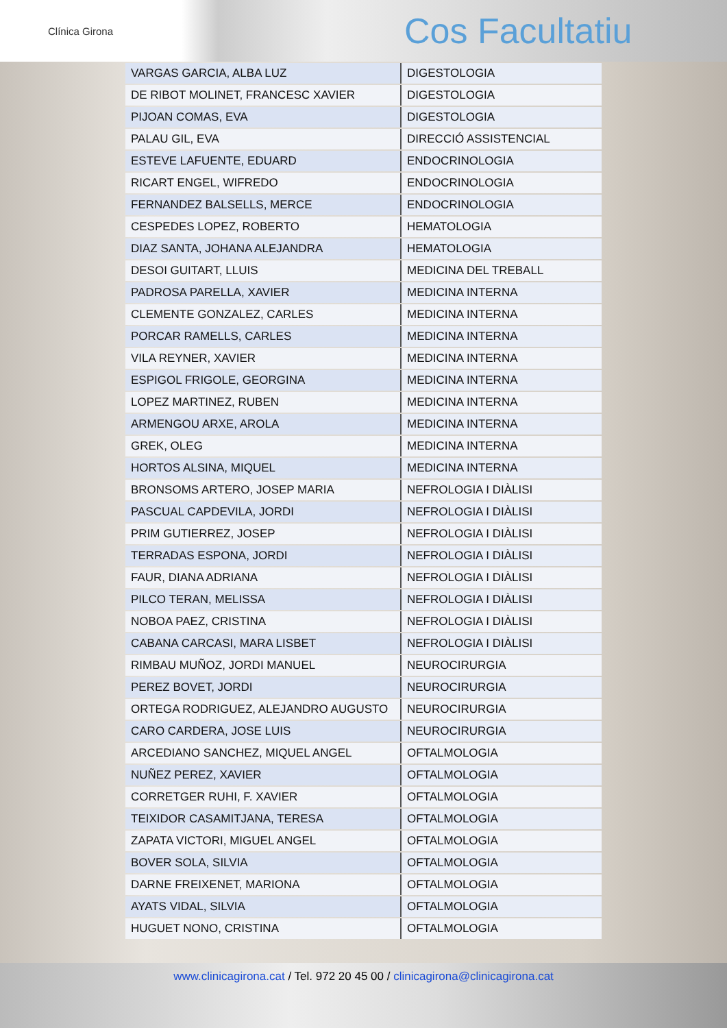Clínica Girona
Cos Facultatiu
| VARGAS GARCIA, ALBA LUZ | DIGESTOLOGIA |
| DE RIBOT MOLINET, FRANCESC XAVIER | DIGESTOLOGIA |
| PIJOAN COMAS, EVA | DIGESTOLOGIA |
| PALAU GIL, EVA | DIRECCIÓ ASSISTENCIAL |
| ESTEVE LAFUENTE, EDUARD | ENDOCRINOLOGIA |
| RICART ENGEL, WIFREDO | ENDOCRINOLOGIA |
| FERNANDEZ BALSELLS, MERCE | ENDOCRINOLOGIA |
| CESPEDES LOPEZ, ROBERTO | HEMATOLOGIA |
| DIAZ SANTA, JOHANA ALEJANDRA | HEMATOLOGIA |
| DESOI GUITART, LLUIS | MEDICINA DEL TREBALL |
| PADROSA PARELLA, XAVIER | MEDICINA INTERNA |
| CLEMENTE GONZALEZ, CARLES | MEDICINA INTERNA |
| PORCAR RAMELLS, CARLES | MEDICINA INTERNA |
| VILA REYNER, XAVIER | MEDICINA INTERNA |
| ESPIGOL FRIGOLE, GEORGINA | MEDICINA INTERNA |
| LOPEZ MARTINEZ, RUBEN | MEDICINA INTERNA |
| ARMENGOU ARXE, AROLA | MEDICINA INTERNA |
| GREK, OLEG | MEDICINA INTERNA |
| HORTOS ALSINA, MIQUEL | MEDICINA INTERNA |
| BRONSOMS ARTERO, JOSEP MARIA | NEFROLOGIA I DIÀLISI |
| PASCUAL CAPDEVILA, JORDI | NEFROLOGIA I DIÀLISI |
| PRIM GUTIERREZ, JOSEP | NEFROLOGIA I DIÀLISI |
| TERRADAS ESPONA, JORDI | NEFROLOGIA I DIÀLISI |
| FAUR, DIANA ADRIANA | NEFROLOGIA I DIÀLISI |
| PILCO TERAN, MELISSA | NEFROLOGIA I DIÀLISI |
| NOBOA PAEZ, CRISTINA | NEFROLOGIA I DIÀLISI |
| CABANA CARCASI, MARA LISBET | NEFROLOGIA I DIÀLISI |
| RIMBAU MUÑOZ, JORDI MANUEL | NEUROCIRURGIA |
| PEREZ BOVET, JORDI | NEUROCIRURGIA |
| ORTEGA RODRIGUEZ, ALEJANDRO AUGUSTO | NEUROCIRURGIA |
| CARO CARDERA, JOSE LUIS | NEUROCIRURGIA |
| ARCEDIANO SANCHEZ, MIQUEL ANGEL | OFTALMOLOGIA |
| NUÑEZ PEREZ, XAVIER | OFTALMOLOGIA |
| CORRETGER RUHI, F. XAVIER | OFTALMOLOGIA |
| TEIXIDOR CASAMITJANA, TERESA | OFTALMOLOGIA |
| ZAPATA VICTORI, MIGUEL ANGEL | OFTALMOLOGIA |
| BOVER SOLA, SILVIA | OFTALMOLOGIA |
| DARNE FREIXENET, MARIONA | OFTALMOLOGIA |
| AYATS VIDAL, SILVIA | OFTALMOLOGIA |
| HUGUET NONO, CRISTINA | OFTALMOLOGIA |
www.clinicagirona.cat / Tel. 972 20 45 00 / clinicagirona@clinicagirona.cat